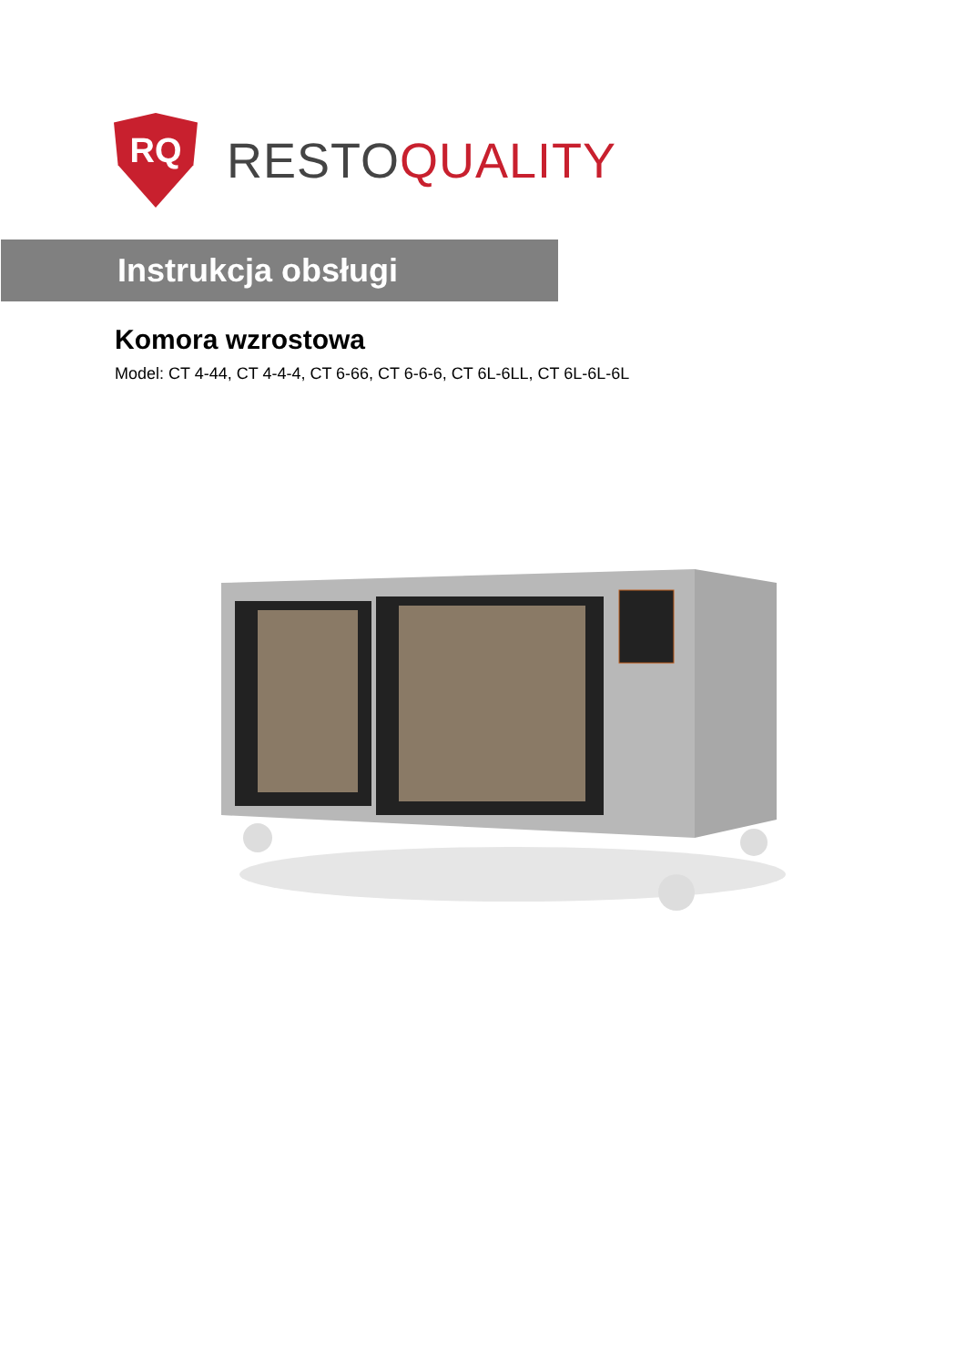RQ
RESTOQUALITY
Instrukcja obsługi
Komora wzrostowa
Model: CT 4-44, CT 4-4-4, CT 6-66, CT 6-6-6, CT 6L-6LL, CT 6L-6L-6L